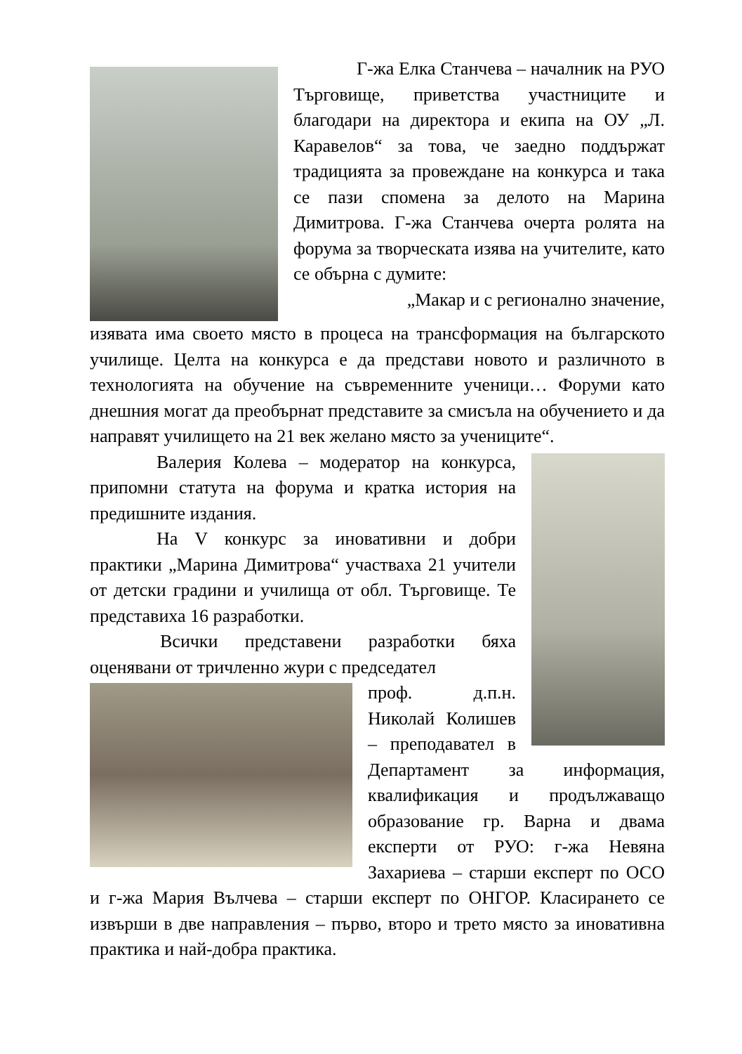Г-жа Елка Станчева – началник на РУО Търговище, приветства участниците и благодари на директора и екипа на ОУ „Л. Каравелов“ за това, че заедно поддържат традицията за провеждане на конкурса и така се пази спомена за делото на Марина Димитрова. Г-жа Станчева очерта ролята на форума за творческата изява на учителите, като се обърна с думите:
„Макар и с регионално значение,
изявата има своето място в процеса на трансформация на българското училище. Целта на конкурса е да представи новото и различното в технологията на обучение на съвременните ученици… Форуми като днешния могат да преобърнат представите за смисъла на обучението и да направят училището на 21 век желано място за учениците“.
Валерия Колева – модератор на конкурса, припомни статута на форума и кратка история на предишните издания.
На V конкурс за иновативни и добри практики „Марина Димитрова“ участваха 21 учители от детски градини и училища от обл. Търговище. Те представиха 16 разработки.
Всички представени разработки бяха оценявани от тричленно жури с председател
проф. д.п.н. Николай Колишев – преподавател в Департамент за информация, квалификация и продължаващо образование гр. Варна и двама експерти от РУО: г-жа Невяна Захариева – старши експерт по ОСО и г-жа Мария Вълчева – старши експерт по ОНГОР. Класирането се извърши в две направления – първо, второ и трето място за иновативна практика и най-добра практика.